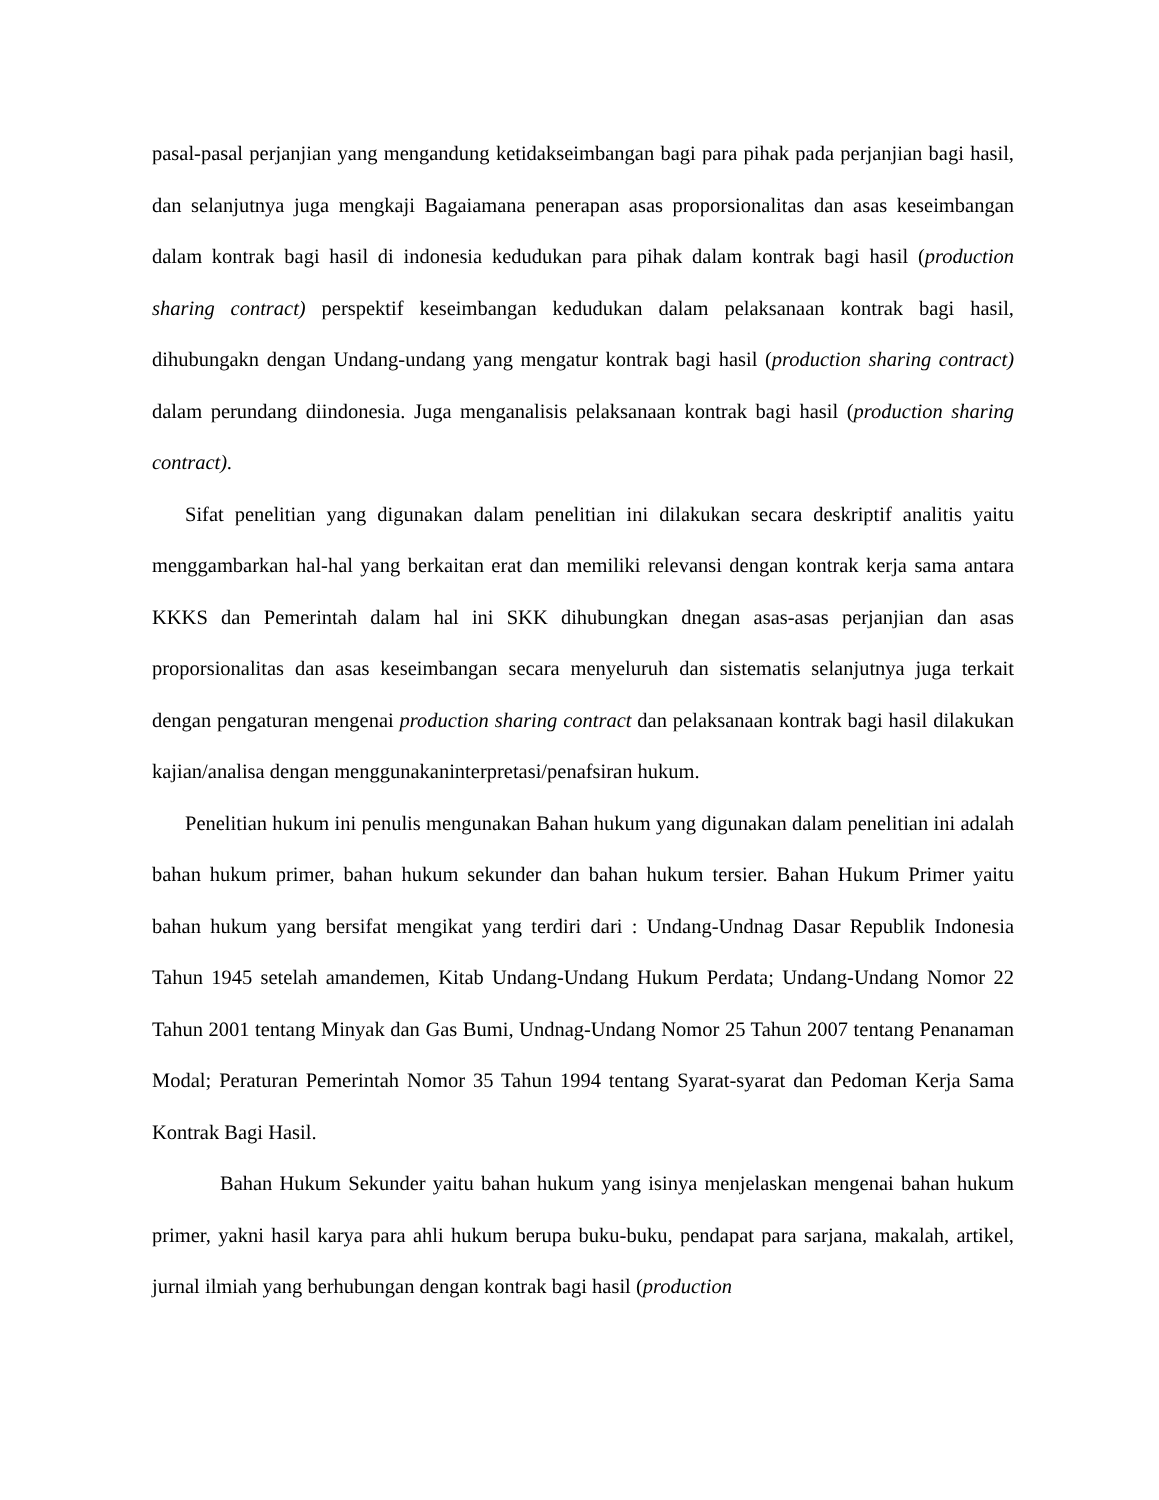pasal-pasal perjanjian yang mengandung ketidakseimbangan bagi para pihak pada perjanjian bagi hasil, dan selanjutnya juga mengkaji Bagaiamana penerapan asas proporsionalitas dan asas keseimbangan dalam kontrak bagi hasil di indonesia kedudukan para pihak dalam kontrak bagi hasil (production sharing contract) perspektif keseimbangan kedudukan dalam pelaksanaan kontrak bagi hasil, dihubungakn dengan Undang-undang yang mengatur kontrak bagi hasil (production sharing contract) dalam perundang diindonesia. Juga menganalisis pelaksanaan kontrak bagi hasil (production sharing contract).
Sifat penelitian yang digunakan dalam penelitian ini dilakukan secara deskriptif analitis yaitu menggambarkan hal-hal yang berkaitan erat dan memiliki relevansi dengan kontrak kerja sama antara KKKS dan Pemerintah dalam hal ini SKK dihubungkan dnegan asas-asas perjanjian dan asas proporsionalitas dan asas keseimbangan secara menyeluruh dan sistematis selanjutnya juga terkait dengan pengaturan mengenai production sharing contract dan pelaksanaan kontrak bagi hasil dilakukan kajian/analisa dengan menggunakaninterpretasi/penafsiran hukum.
Penelitian hukum ini penulis mengunakan Bahan hukum yang digunakan dalam penelitian ini adalah bahan hukum primer, bahan hukum sekunder dan bahan hukum tersier. Bahan Hukum Primer yaitu bahan hukum yang bersifat mengikat yang terdiri dari : Undang-Undnag Dasar Republik Indonesia Tahun 1945 setelah amandemen, Kitab Undang-Undang Hukum Perdata; Undang-Undang Nomor 22 Tahun 2001 tentang Minyak dan Gas Bumi, Undnag-Undang Nomor 25 Tahun 2007 tentang Penanaman Modal; Peraturan Pemerintah Nomor 35 Tahun 1994 tentang Syarat-syarat dan Pedoman Kerja Sama Kontrak Bagi Hasil.
Bahan Hukum Sekunder yaitu bahan hukum yang isinya menjelaskan mengenai bahan hukum primer, yakni hasil karya para ahli hukum berupa buku-buku, pendapat para sarjana, makalah, artikel, jurnal ilmiah yang berhubungan dengan kontrak bagi hasil (production